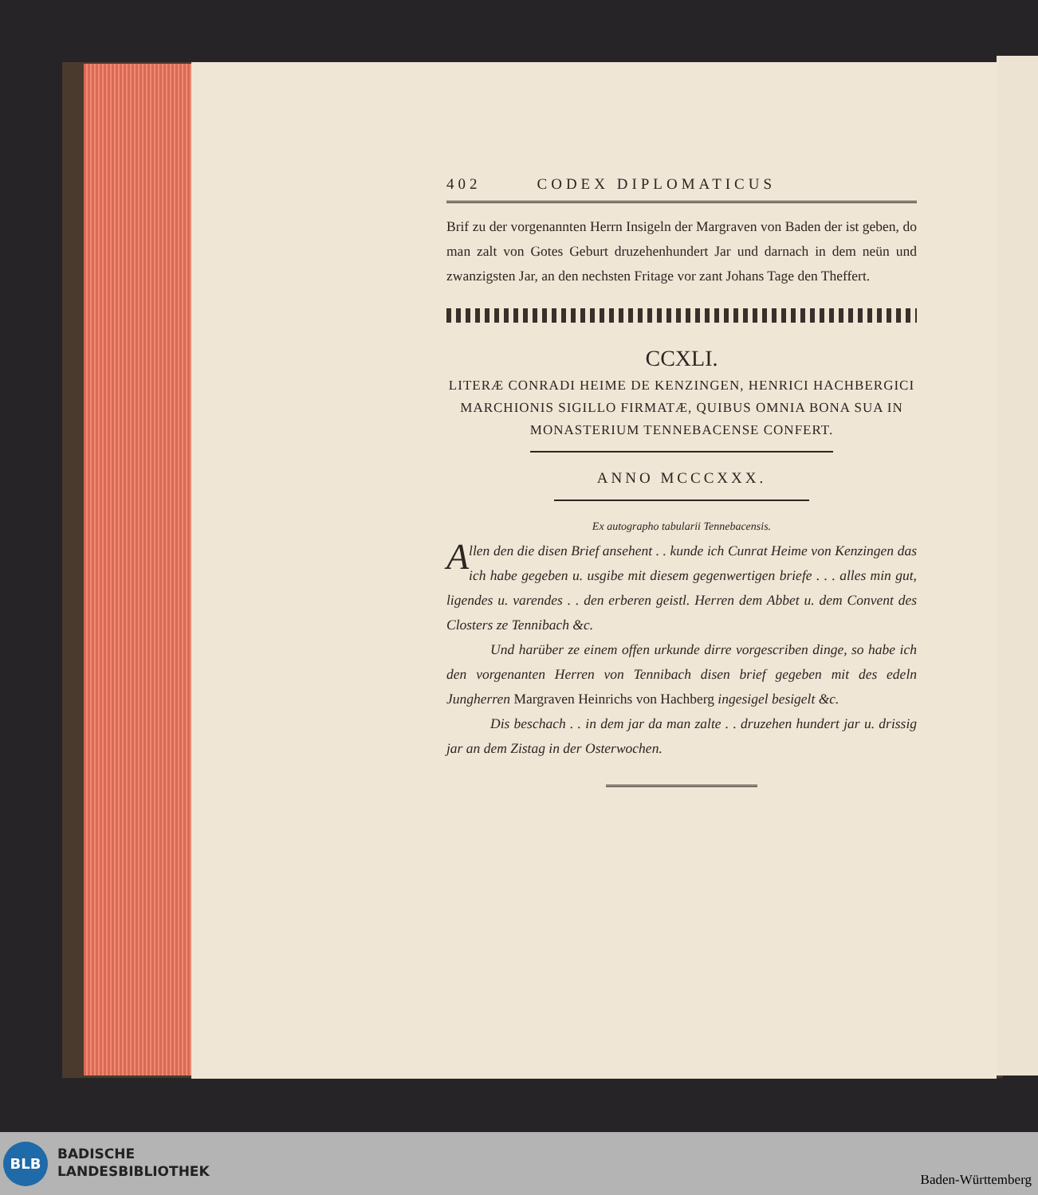402 CODEX DIPLOMATICUS
Brif zu der vorgenannten Herrn Insigeln der Margraven von Baden der ist geben, do man zalt von Gotes Geburt druzehenhundert Jar und darnach in dem neün und zwanzigsten Jar, an den nechsten Fritage vor zant Johans Tage den Theffert.
CCXLI.
LITERÆ CONRADI HEIME DE KENZINGEN, HENRICI HACHBERGICI MARCHIONIS SIGILLO FIRMATÆ, QUIBUS OMNIA BONA SUA IN MONASTERIUM TENNEBACENSE CONFERT.
ANNO MCCCXXX.
Ex autographo tabularii Tennebacensis.
Allen den die disen Brief ansehent . . kunde ich Cunrat Heime von Kenzingen das ich habe gegeben u. usgibe mit diesem gegenwertigen briefe . . . alles min gut, ligendes u. varendes . . den erberen geistl. Herren dem Abbet u. dem Convent des Closters ze Tennibach &c.
Und harüber ze einem offen urkunde dirre vorgescriben dinge, so habe ich den vorgenanten Herren von Tennibach disen brief gegeben mit des edeln Jungherren Margraven Heinrichs von Hachberg ingesigel besigelt &c.
Dis beschach . . in dem jar da man zalte . . druzehen hundert jar u. drissig jar an dem Zistag in der Osterwochen.
BLB
BADISCHE
LANDESBIBLIOTHEK
Baden-Württemberg